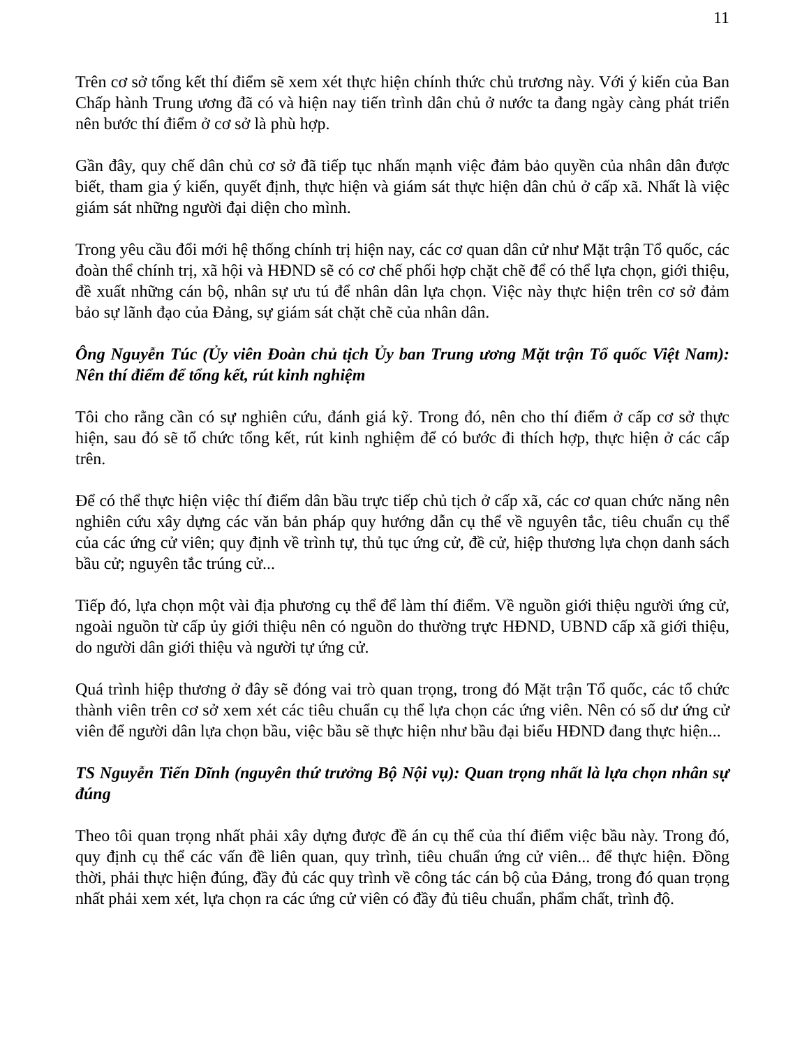11
Trên cơ sở tổng kết thí điểm sẽ xem xét thực hiện chính thức chủ trương này. Với ý kiến của Ban Chấp hành Trung ương đã có và hiện nay tiến trình dân chủ ở nước ta đang ngày càng phát triển nên bước thí điểm ở cơ sở là phù hợp.
Gần đây, quy chế dân chủ cơ sở đã tiếp tục nhấn mạnh việc đảm bảo quyền của nhân dân được biết, tham gia ý kiến, quyết định, thực hiện và giám sát thực hiện dân chủ ở cấp xã. Nhất là việc giám sát những người đại diện cho mình.
Trong yêu cầu đổi mới hệ thống chính trị hiện nay, các cơ quan dân cử như Mặt trận Tổ quốc, các đoàn thể chính trị, xã hội và HĐND sẽ có cơ chế phối hợp chặt chẽ để có thể lựa chọn, giới thiệu, đề xuất những cán bộ, nhân sự ưu tú để nhân dân lựa chọn. Việc này thực hiện trên cơ sở đảm bảo sự lãnh đạo của Đảng, sự giám sát chặt chẽ của nhân dân.
Ông Nguyễn Túc (Ủy viên Đoàn chủ tịch Ủy ban Trung ương Mặt trận Tổ quốc Việt Nam): Nên thí điểm để tổng kết, rút kinh nghiệm
Tôi cho rằng cần có sự nghiên cứu, đánh giá kỹ. Trong đó, nên cho thí điểm ở cấp cơ sở thực hiện, sau đó sẽ tổ chức tổng kết, rút kinh nghiệm để có bước đi thích hợp, thực hiện ở các cấp trên.
Để có thể thực hiện việc thí điểm dân bầu trực tiếp chủ tịch ở cấp xã, các cơ quan chức năng nên nghiên cứu xây dựng các văn bản pháp quy hướng dẫn cụ thể về nguyên tắc, tiêu chuẩn cụ thể của các ứng cử viên; quy định về trình tự, thủ tục ứng cử, đề cử, hiệp thương lựa chọn danh sách bầu cử; nguyên tắc trúng cử...
Tiếp đó, lựa chọn một vài địa phương cụ thể để làm thí điểm. Về nguồn giới thiệu người ứng cử, ngoài nguồn từ cấp ủy giới thiệu nên có nguồn do thường trực HĐND, UBND cấp xã giới thiệu, do người dân giới thiệu và người tự ứng cử.
Quá trình hiệp thương ở đây sẽ đóng vai trò quan trọng, trong đó Mặt trận Tổ quốc, các tổ chức thành viên trên cơ sở xem xét các tiêu chuẩn cụ thể lựa chọn các ứng viên. Nên có số dư ứng cử viên để người dân lựa chọn bầu, việc bầu sẽ thực hiện như bầu đại biểu HĐND đang thực hiện...
TS Nguyễn Tiến Dĩnh (nguyên thứ trưởng Bộ Nội vụ): Quan trọng nhất là lựa chọn nhân sự đúng
Theo tôi quan trọng nhất phải xây dựng được đề án cụ thể của thí điểm việc bầu này. Trong đó, quy định cụ thể các vấn đề liên quan, quy trình, tiêu chuẩn ứng cử viên... để thực hiện. Đồng thời, phải thực hiện đúng, đầy đủ các quy trình về công tác cán bộ của Đảng, trong đó quan trọng nhất phải xem xét, lựa chọn ra các ứng cử viên có đầy đủ tiêu chuẩn, phẩm chất, trình độ.